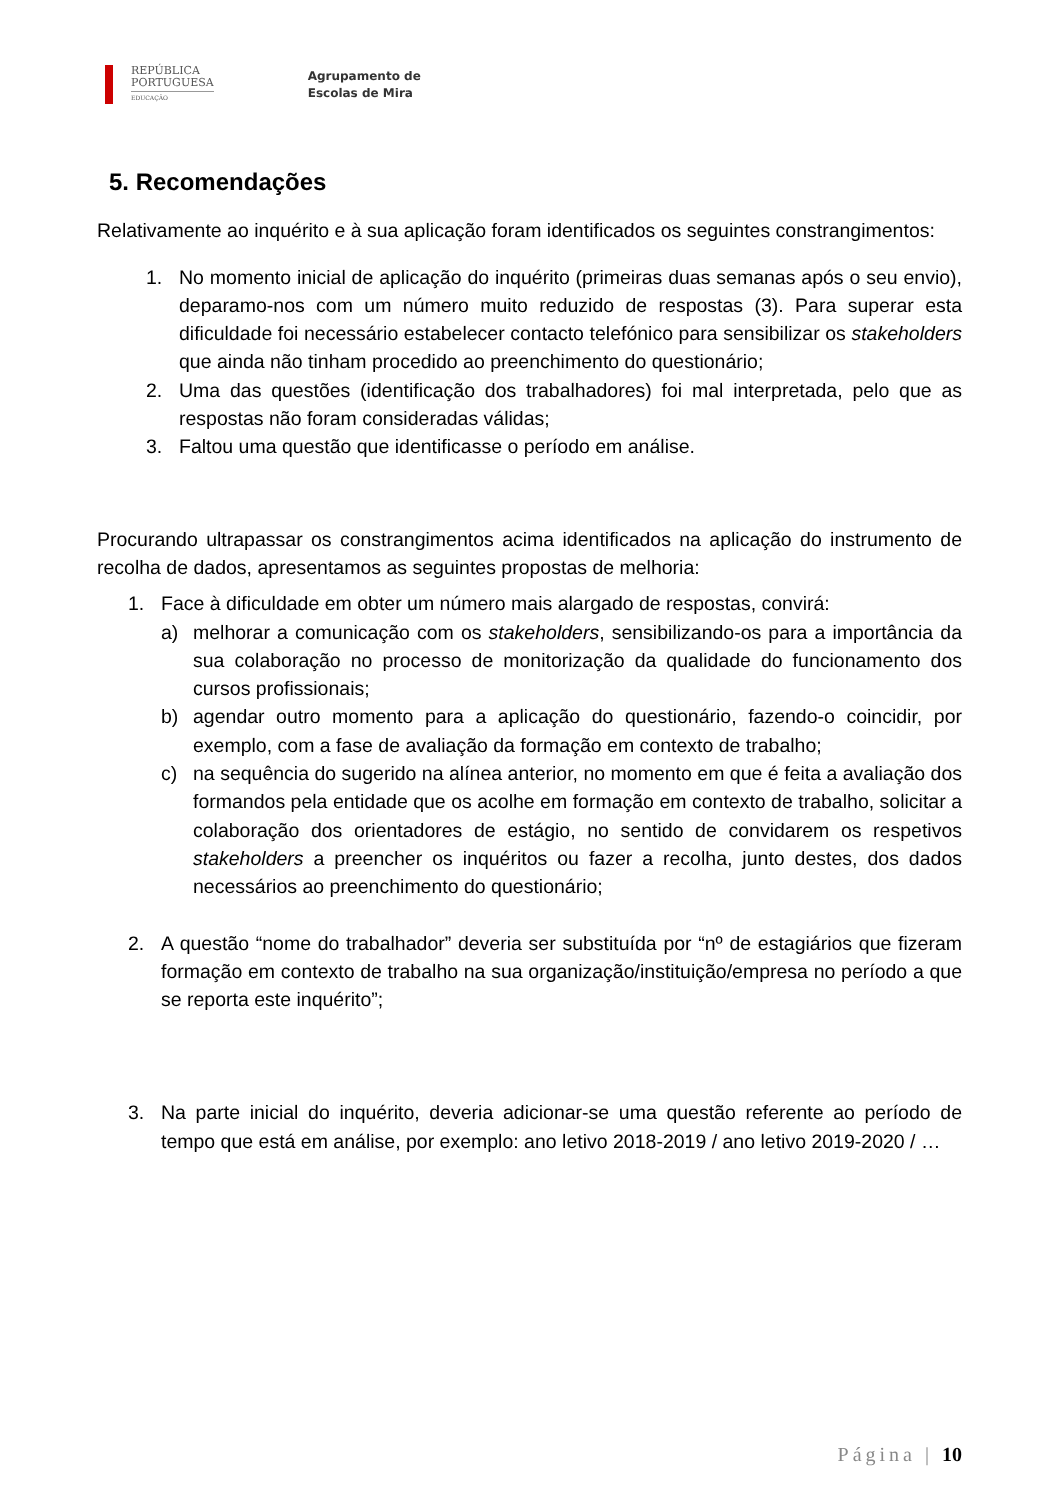REPÚBLICA
PORTUGUESA
EDUCAÇÃO
Agrupamento de
Escolas de Mira
5. Recomendações
Relativamente ao inquérito e à sua aplicação foram identificados os seguintes constrangimentos:
1. No momento inicial de aplicação do inquérito (primeiras duas semanas após o seu envio), deparamo-nos com um número muito reduzido de respostas (3). Para superar esta dificuldade foi necessário estabelecer contacto telefónico para sensibilizar os stakeholders que ainda não tinham procedido ao preenchimento do questionário;
2. Uma das questões (identificação dos trabalhadores) foi mal interpretada, pelo que as respostas não foram consideradas válidas;
3. Faltou uma questão que identificasse o período em análise.
Procurando ultrapassar os constrangimentos acima identificados na aplicação do instrumento de recolha de dados, apresentamos as seguintes propostas de melhoria:
1. Face à dificuldade em obter um número mais alargado de respostas, convirá:
a) melhorar a comunicação com os stakeholders, sensibilizando-os para a importância da sua colaboração no processo de monitorização da qualidade do funcionamento dos cursos profissionais;
b) agendar outro momento para a aplicação do questionário, fazendo-o coincidir, por exemplo, com a fase de avaliação da formação em contexto de trabalho;
c) na sequência do sugerido na alínea anterior, no momento em que é feita a avaliação dos formandos pela entidade que os acolhe em formação em contexto de trabalho, solicitar a colaboração dos orientadores de estágio, no sentido de convidarem os respetivos stakeholders a preencher os inquéritos ou fazer a recolha, junto destes, dos dados necessários ao preenchimento do questionário;
2. A questão “nome do trabalhador” deveria ser substituída por “nº de estagiários que fizeram formação em contexto de trabalho na sua organização/instituição/empresa no período a que se reporta este inquérito”;
3. Na parte inicial do inquérito, deveria adicionar-se uma questão referente ao período de tempo que está em análise, por exemplo: ano letivo 2018-2019 / ano letivo 2019-2020 / …
Página | 10